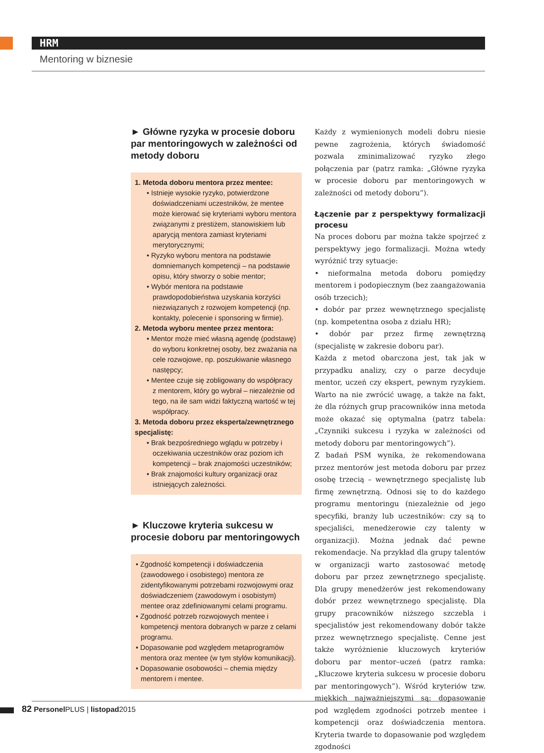HRM
Mentoring w biznesie
► Główne ryzyka w procesie doboru par mentoringowych w zależności od metody doboru
1. Metoda doboru mentora przez mentee:
• Istnieje wysokie ryzyko, potwierdzone doświadczeniami uczestników, że mentee może kierować się kryteriami wyboru mentora związanymi z prestiżem, stanowiskiem lub aparycją mentora zamiast kryteriami merytorycznymi;
• Ryzyko wyboru mentora na podstawie domniemanych kompetencji – na podstawie opisu, który stworzy o sobie mentor;
• Wybór mentora na podstawie prawdopodobieństwa uzyskania korzyści niezwiązanych z rozwojem kompetencji (np. kontakty, polecenie i sponsoring w firmie).
2. Metoda wyboru mentee przez mentora:
• Mentor może mieć własną agendę (podstawę) do wyboru konkretnej osoby, bez zważania na cele rozwojowe, np. poszukiwanie własnego następcy;
• Mentee czuje się zobligowany do współpracy z mentorem, który go wybrał – niezależnie od tego, na ile sam widzi faktyczną wartość w tej współpracy.
3. Metoda doboru przez eksperta/zewnętrznego specjalistę:
• Brak bezpośredniego wglądu w potrzeby i oczekiwania uczestników oraz poziom ich kompetencji – brak znajomości uczestników;
• Brak znajomości kultury organizacji oraz istniejących zależności.
► Kluczowe kryteria sukcesu w procesie doboru par mentoringowych
• Zgodność kompetencji i doświadczenia (zawodowego i osobistego) mentora ze zidentyfikowanymi potrzebami rozwojowymi oraz doświadczeniem (zawodowym i osobistym) mentee oraz zdefiniowanymi celami programu.
• Zgodność potrzeb rozwojowych mentee i kompetencji mentora dobranych w parze z celami programu.
• Dopasowanie pod względem metaprogramów mentora oraz mentee (w tym stylów komunikacji).
• Dopasowanie osobowości – chemia między mentorem i mentee.
Każdy z wymienionych modeli dobru niesie pewne zagrożenia, których świadomość pozwala zminimalizować ryzyko złego połączenia par (patrz ramka: „Główne ryzyka w procesie doboru par mentoringowych w zależności od metody doboru”).
Łączenie par z perspektywy formalizacji procesu
Na proces doboru par można także spojrzeć z perspektywy jego formalizacji. Można wtedy wyróżnić trzy sytuacje:
• nieformalna metoda doboru pomiędzy mentorem i podopiecznym (bez zaangażowania osób trzecich);
• dobór par przez wewnętrznego specjalistę (np. kompetentna osoba z działu HR);
• dobór par przez firmę zewnętrzną (specjalistę w zakresie doboru par).
Każda z metod obarczona jest, tak jak w przypadku analizy, czy o parze decyduje mentor, uczeń czy ekspert, pewnym ryzykiem. Warto na nie zwrócić uwagę, a także na fakt, że dla różnych grup pracowników inna metoda może okazać się optymalna (patrz tabela: „Czynniki sukcesu i ryzyka w zależności od metody doboru par mentoringowych”).
Z badań PSM wynika, że rekomendowana przez mentorów jest metoda doboru par przez osobę trzecią – wewnętrznego specjalistę lub firmę zewnętrzną. Odnosi się to do każdego programu mentoringu (niezależnie od jego specyfiki, branży lub uczestników: czy są to specjaliści, menedżerowie czy talenty w organizacji). Można jednak dać pewne rekomendacje. Na przykład dla grupy talentów w organizacji warto zastosować metodę doboru par przez zewnętrznego specjalistę. Dla grupy menedżerów jest rekomendowany dobór przez wewnętrznego specjalistę. Dla grupy pracowników niższego szczebla i specjalistów jest rekomendowany dobór także przez wewnętrznego specjalistę. Cenne jest także wyróżnienie kluczowych kryteriów doboru par mentor–uczeń (patrz ramka: „Kluczowe kryteria sukcesu w procesie doboru par mentoringowych”). Wśród kryteriów tzw. miękkich najważniejszymi są: dopasowanie pod względem zgodności potrzeb mentee i kompetencji oraz doświadczenia mentora. Kryteria twarde to dopasowanie pod względem zgodności
82 Personel PLUS | listopad2015